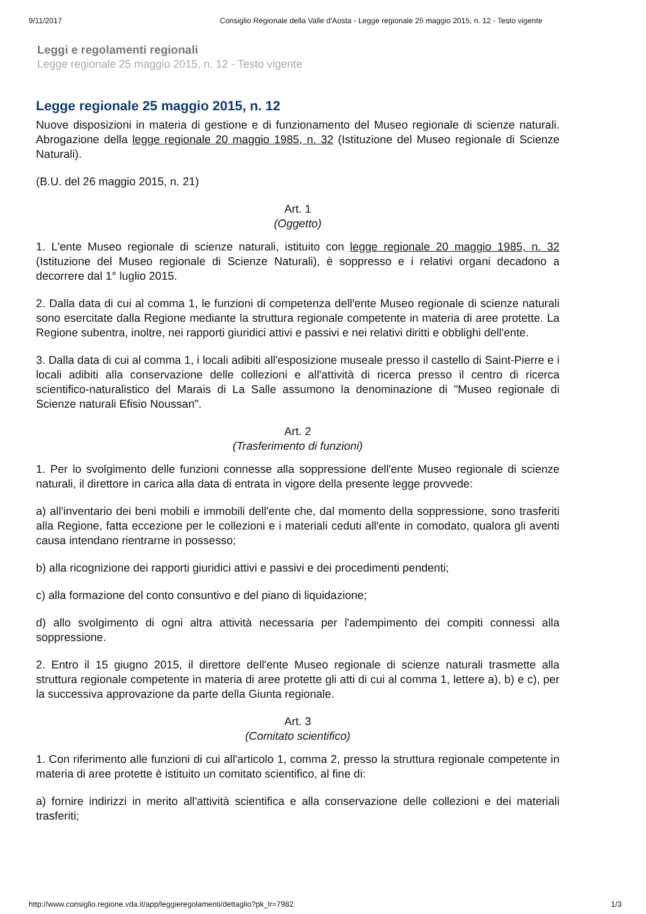9/11/2017 Consiglio Regionale della Valle d'Aosta - Legge regionale 25 maggio 2015, n. 12 - Testo vigente
Leggi e regolamenti regionali
Legge regionale 25 maggio 2015, n. 12 - Testo vigente
Legge regionale 25 maggio 2015, n. 12
Nuove disposizioni in materia di gestione e di funzionamento del Museo regionale di scienze naturali. Abrogazione della legge regionale 20 maggio 1985, n. 32 (Istituzione del Museo regionale di Scienze Naturali).
(B.U. del 26 maggio 2015, n. 21)
Art. 1
(Oggetto)
1. L'ente Museo regionale di scienze naturali, istituito con legge regionale 20 maggio 1985, n. 32 (Istituzione del Museo regionale di Scienze Naturali), è soppresso e i relativi organi decadono a decorrere dal 1° luglio 2015.
2. Dalla data di cui al comma 1, le funzioni di competenza dell'ente Museo regionale di scienze naturali sono esercitate dalla Regione mediante la struttura regionale competente in materia di aree protette. La Regione subentra, inoltre, nei rapporti giuridici attivi e passivi e nei relativi diritti e obblighi dell'ente.
3. Dalla data di cui al comma 1, i locali adibiti all'esposizione museale presso il castello di Saint-Pierre e i locali adibiti alla conservazione delle collezioni e all'attività di ricerca presso il centro di ricerca scientifico-naturalistico del Marais di La Salle assumono la denominazione di "Museo regionale di Scienze naturali Efisio Noussan".
Art. 2
(Trasferimento di funzioni)
1. Per lo svolgimento delle funzioni connesse alla soppressione dell'ente Museo regionale di scienze naturali, il direttore in carica alla data di entrata in vigore della presente legge provvede:
a) all'inventario dei beni mobili e immobili dell'ente che, dal momento della soppressione, sono trasferiti alla Regione, fatta eccezione per le collezioni e i materiali ceduti all'ente in comodato, qualora gli aventi causa intendano rientrarne in possesso;
b) alla ricognizione dei rapporti giuridici attivi e passivi e dei procedimenti pendenti;
c) alla formazione del conto consuntivo e del piano di liquidazione;
d) allo svolgimento di ogni altra attività necessaria per l'adempimento dei compiti connessi alla soppressione.
2. Entro il 15 giugno 2015, il direttore dell'ente Museo regionale di scienze naturali trasmette alla struttura regionale competente in materia di aree protette gli atti di cui al comma 1, lettere a), b) e c), per la successiva approvazione da parte della Giunta regionale.
Art. 3
(Comitato scientifico)
1. Con riferimento alle funzioni di cui all'articolo 1, comma 2, presso la struttura regionale competente in materia di aree protette è istituito un comitato scientifico, al fine di:
a) fornire indirizzi in merito all'attività scientifica e alla conservazione delle collezioni e dei materiali trasferiti;
http://www.consiglio.regione.vda.it/app/leggieregolamenti/dettaglio?pk_lr=7982 1/3